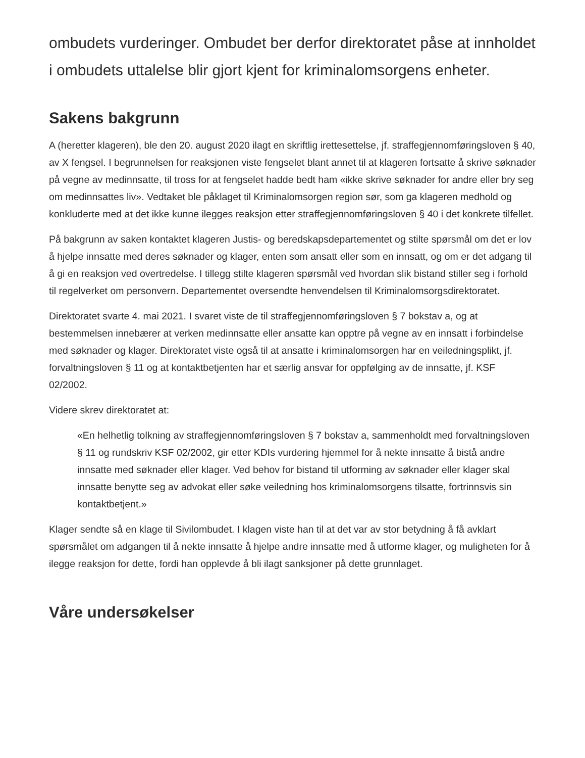ombudets vurderinger. Ombudet ber derfor direktoratet påse at innholdet i ombudets uttalelse blir gjort kjent for kriminalomsorgens enheter.
Sakens bakgrunn
A (heretter klageren), ble den 20. august 2020 ilagt en skriftlig irettesettelse, jf. straffegjennomføringsloven § 40, av X fengsel. I begrunnelsen for reaksjonen viste fengselet blant annet til at klageren fortsatte å skrive søknader på vegne av medinnsatte, til tross for at fengselet hadde bedt ham «ikke skrive søknader for andre eller bry seg om medinnsattes liv». Vedtaket ble påklaget til Kriminalomsorgen region sør, som ga klageren medhold og konkluderte med at det ikke kunne ilegges reaksjon etter straffegjennomføringsloven § 40 i det konkrete tilfellet.
På bakgrunn av saken kontaktet klageren Justis- og beredskapsdepartementet og stilte spørsmål om det er lov å hjelpe innsatte med deres søknader og klager, enten som ansatt eller som en innsatt, og om er det adgang til å gi en reaksjon ved overtredelse. I tillegg stilte klageren spørsmål ved hvordan slik bistand stiller seg i forhold til regelverket om personvern. Departementet oversendte henvendelsen til Kriminalomsorgsdirektoratet.
Direktoratet svarte 4. mai 2021. I svaret viste de til straffegjennomføringsloven § 7 bokstav a, og at bestemmelsen innebærer at verken medinnsatte eller ansatte kan opptre på vegne av en innsatt i forbindelse med søknader og klager. Direktoratet viste også til at ansatte i kriminalomsorgen har en veiledningsplikt, jf. forvaltningsloven § 11 og at kontaktbetjenten har et særlig ansvar for oppfølging av de innsatte, jf. KSF 02/2002.
Videre skrev direktoratet at:
«En helhetlig tolkning av straffegjennomføringsloven § 7 bokstav a, sammenholdt med forvaltningsloven § 11 og rundskriv KSF 02/2002, gir etter KDIs vurdering hjemmel for å nekte innsatte å bistå andre innsatte med søknader eller klager. Ved behov for bistand til utforming av søknader eller klager skal innsatte benytte seg av advokat eller søke veiledning hos kriminalomsorgens tilsatte, fortrinnsvis sin kontaktbetjent.»
Klager sendte så en klage til Sivilombudet. I klagen viste han til at det var av stor betydning å få avklart spørsmålet om adgangen til å nekte innsatte å hjelpe andre innsatte med å utforme klager, og muligheten for å ilegge reaksjon for dette, fordi han opplevde å bli ilagt sanksjoner på dette grunnlaget.
Våre undersøkelser